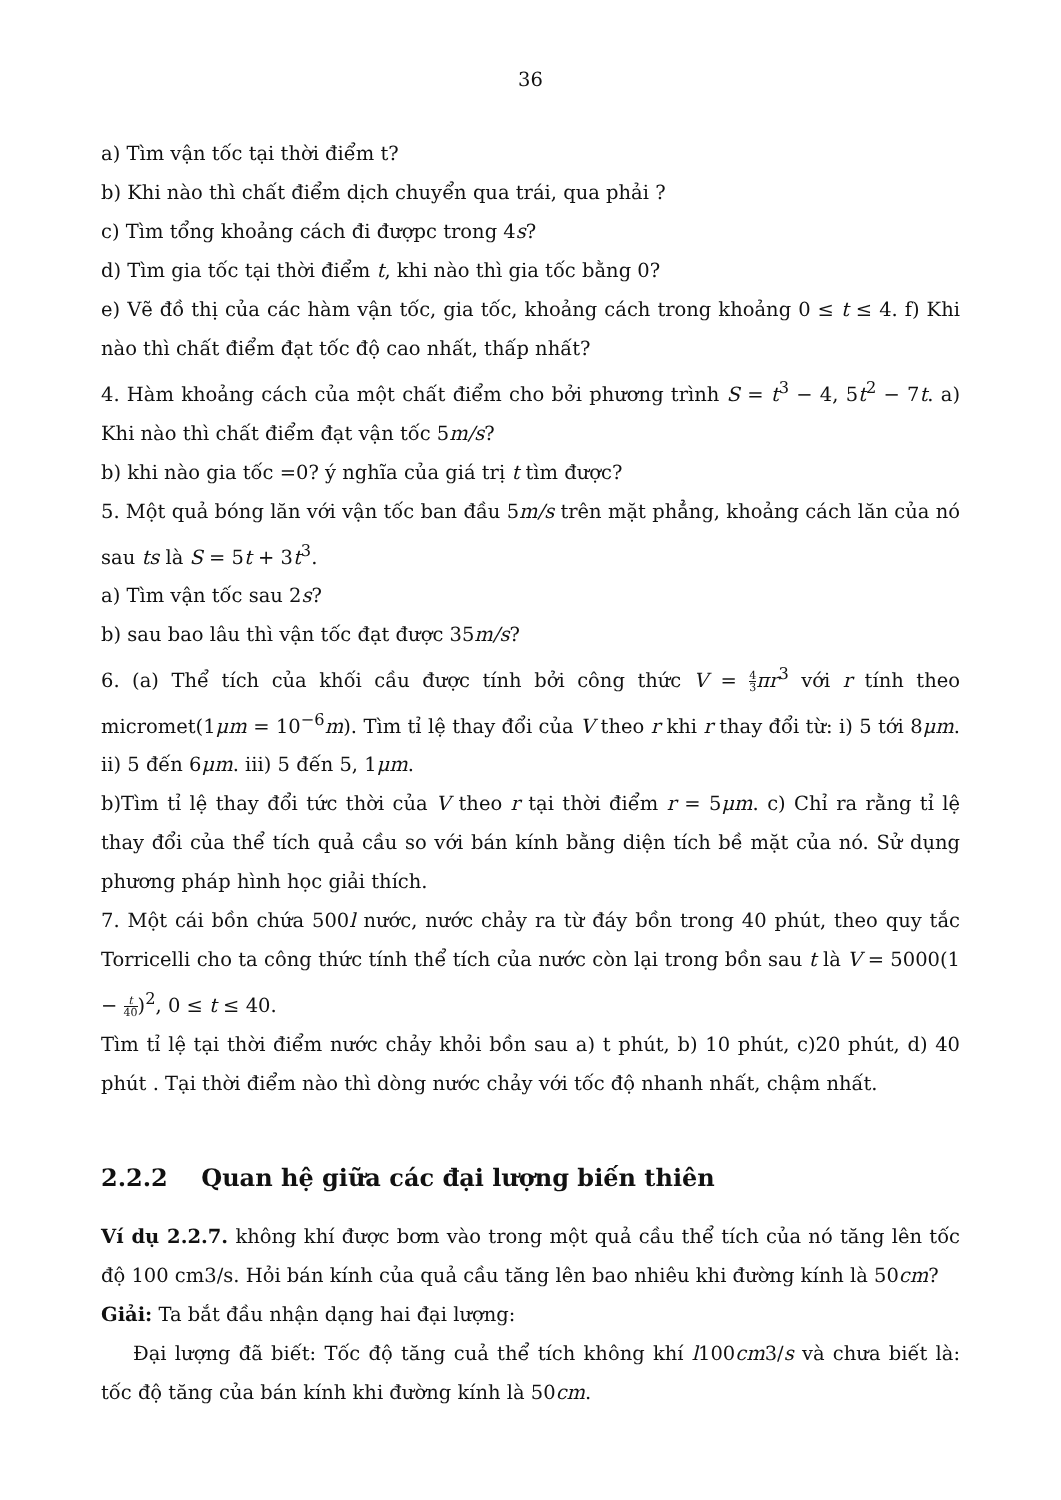36
a) Tìm vận tốc tại thời điểm t?
b) Khi nào thì chất điểm dịch chuyển qua trái, qua phải ?
c) Tìm tổng khoảng cách đi đượpc trong 4s?
d) Tìm gia tốc tại thời điểm t, khi nào thì gia tốc bằng 0?
e) Vẽ đồ thị của các hàm vận tốc, gia tốc, khoảng cách trong khoảng 0 ≤ t ≤ 4. f) Khi nào thì chất điểm đạt tốc độ cao nhất, thấp nhất?
4. Hàm khoảng cách của một chất điểm cho bởi phương trình S = t<sup>3</sup> − 4, 5t<sup>2</sup> − 7t. a) Khi nào thì chất điểm đạt vận tốc 5m/s?
b) khi nào gia tốc =0? ý nghĩa của giá trị t tìm được?
5. Một quả bóng lăn với vận tốc ban đầu 5m/s trên mặt phẳng, khoảng cách lăn của nó sau ts là S = 5t + 3t<sup>3</sup>.
a) Tìm vận tốc sau 2s?
b) sau bao lâu thì vận tốc đạt được 35m/s?
6. (a) Thể tích của khối cầu được tính bởi công thức V = 4 3 πr<sup>3</sup> với r tính theo micromet(1μm = 10<sup>−6</sup>m). Tìm tỉ lệ thay đổi của V theo r khi r thay đổi từ: i) 5 tới 8μm. ii) 5 đến 6μm. iii) 5 đến 5, 1μm.
b)Tìm tỉ lệ thay đổi tức thời của V theo r tại thời điểm r = 5μm. c) Chỉ ra rằng tỉ lệ thay đổi của thể tích quả cầu so với bán kính bằng diện tích bề mặt của nó. Sử dụng phương pháp hình học giải thích.
7. Một cái bồn chứa 500l nước, nước chảy ra từ đáy bồn trong 40 phút, theo quy tắc Torricelli cho ta công thức tính thể tích của nước còn lại trong bồn sau t là V = 5000(1 − t 40)<sup>2</sup>, 0 ≤ t ≤ 40.
Tìm tỉ lệ tại thời điểm nước chảy khỏi bồn sau a) t phút, b) 10 phút, c)20 phút, d) 40 phút . Tại thời điểm nào thì dòng nước chảy với tốc độ nhanh nhất, chậm nhất.
2.2.2 Quan hệ giữa các đại lượng biến thiên
Ví dụ 2.2.7. không khí được bơm vào trong một quả cầu thể tích của nó tăng lên tốc độ 100 cm3/s. Hỏi bán kính của quả cầu tăng lên bao nhiêu khi đường kính là 50cm?
Giải: Ta bắt đầu nhận dạng hai đại lượng:
Đại lượng đã biết: Tốc độ tăng cuả thể tích không khí l100cm3/s và chưa biết là: tốc độ tăng của bán kính khi đường kính là 50cm.